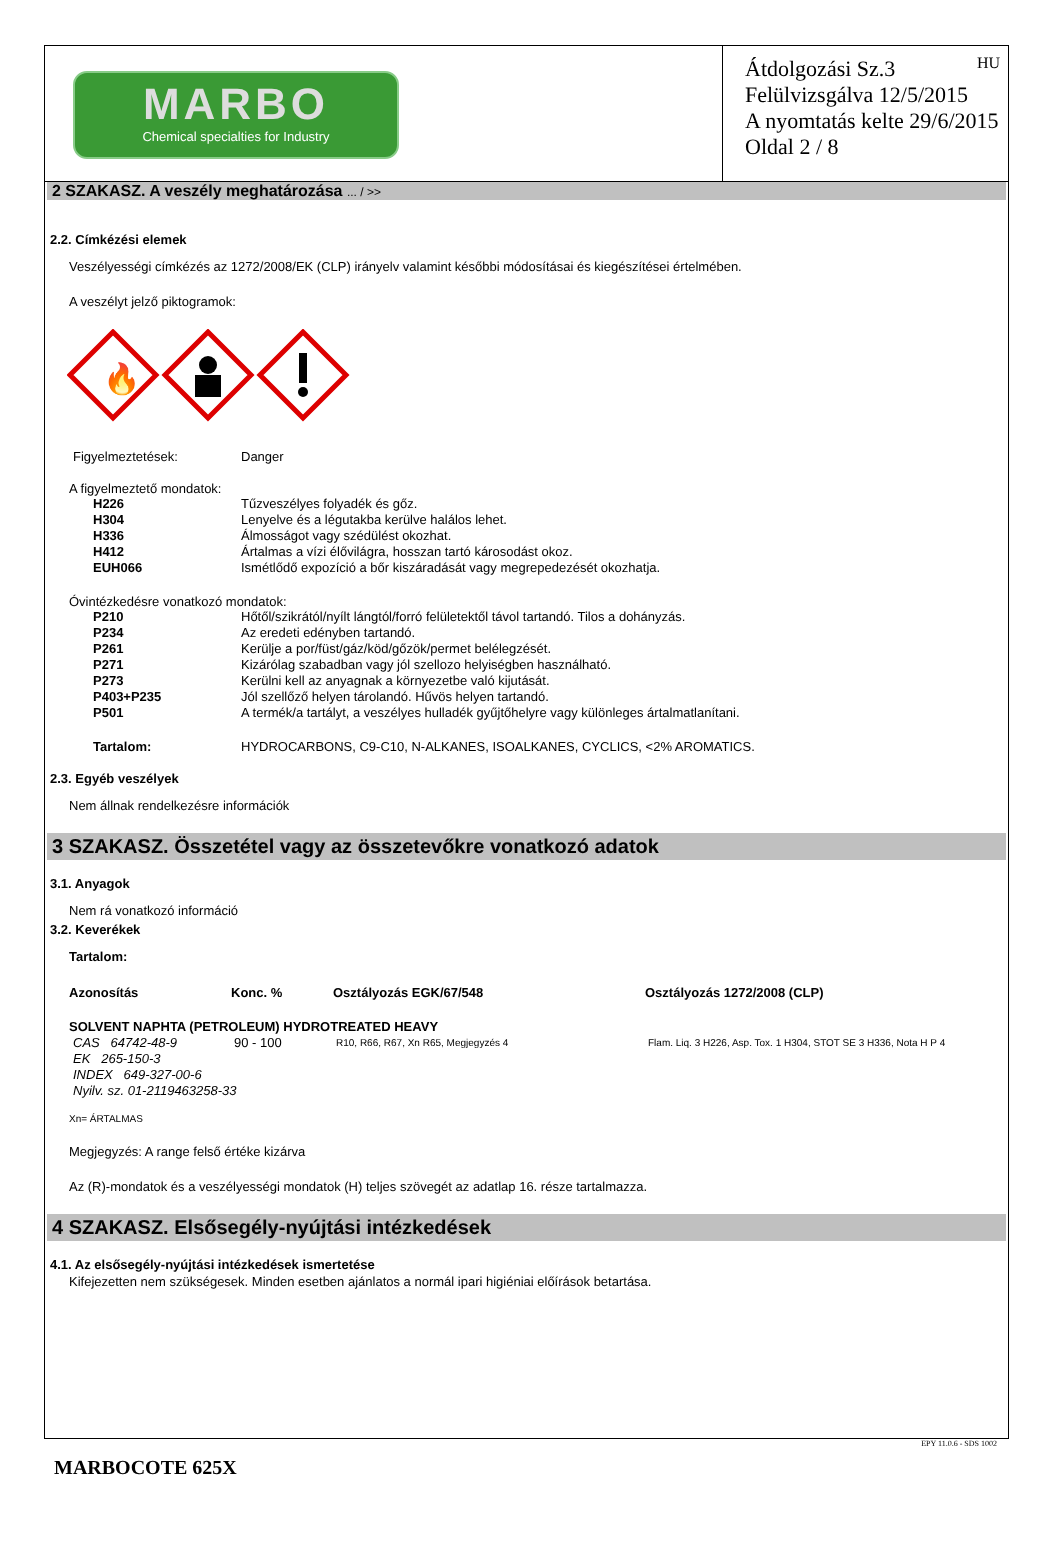MARBO
Chemical specialties for Industry
HU Átdolgozási Sz.3
Felülvizsgálva 12/5/2015
A nyomtatás kelte 29/6/2015
Oldal 2 / 8
2 SZAKASZ. A veszély meghatározása ... / >>
2.2. Címkézési elemek
Veszélyességi címkézés az 1272/2008/EK (CLP) irányelv valamint későbbi módosításai és kiegészítései értelmében.
A veszélyt jelző piktogramok:
🔥
| Figyelmeztetések: | Danger |
A figyelmeztető mondatok:
| H226 | Tűzveszélyes folyadék és gőz. |
| H304 | Lenyelve és a légutakba kerülve halálos lehet. |
| H336 | Álmosságot vagy szédülést okozhat. |
| H412 | Ártalmas a vízi élővilágra, hosszan tartó károsodást okoz. |
| EUH066 | Ismétlődő expozíció a bőr kiszáradását vagy megrepedezését okozhatja. |
Óvintézkedésre vonatkozó mondatok:
| P210 | Hőtől/szikrától/nyílt lángtól/forró felületektől távol tartandó. Tilos a dohányzás. |
| P234 | Az eredeti edényben tartandó. |
| P261 | Kerülje a por/füst/gáz/köd/gőzök/permet belélegzését. |
| P271 | Kizárólag szabadban vagy jól szellozo helyiségben használható. |
| P273 | Kerülni kell az anyagnak a környezetbe való kijutását. |
| P403+P235 | Jól szellőző helyen tárolandó. Hűvös helyen tartandó. |
| P501 | A termék/a tartályt, a veszélyes hulladék gyűjtőhelyre vagy különleges ártalmatlanítani. |
| Tartalom: | HYDROCARBONS, C9-C10, N-ALKANES, ISOALKANES, CYCLICS, <2% AROMATICS. |
2.3. Egyéb veszélyek
Nem állnak rendelkezésre információk
3 SZAKASZ. Összetétel vagy az összetevőkre vonatkozó adatok
3.1. Anyagok
Nem rá vonatkozó információ
3.2. Keverékek
Tartalom:
| Azonosítás | Konc. % | Osztályozás EGK/67/548 | Osztályozás 1272/2008 (CLP) |
| --- | --- | --- | --- |
| SOLVENT NAPHTA (PETROLEUM) HYDROTREATED HEAVY | | | |
| CAS 64742-48-9 | 90 - 100 | R10, R66, R67, Xn R65, Megjegyzés 4 | Flam. Liq. 3 H226, Asp. Tox. 1 H304, STOT SE 3 H336, Nota H P 4 |
| EK 265-150-3 | | | |
| INDEX 649-327-00-6 | | | |
| Nyilv. sz. 01-2119463258-33 | | | |
Xn= ÁRTALMAS
Megjegyzés: A range felső értéke kizárva
Az (R)-mondatok és a veszélyességi mondatok (H) teljes szövegét az adatlap 16. része tartalmazza.
4 SZAKASZ. Elsősegély-nyújtási intézkedések
4.1. Az elsősegély-nyújtási intézkedések ismertetése
Kifejezetten nem szükségesek. Minden esetben ajánlatos a normál ipari higiéniai előírások betartása.
EPY 11.0.6 - SDS 1002
MARBOCOTE 625X